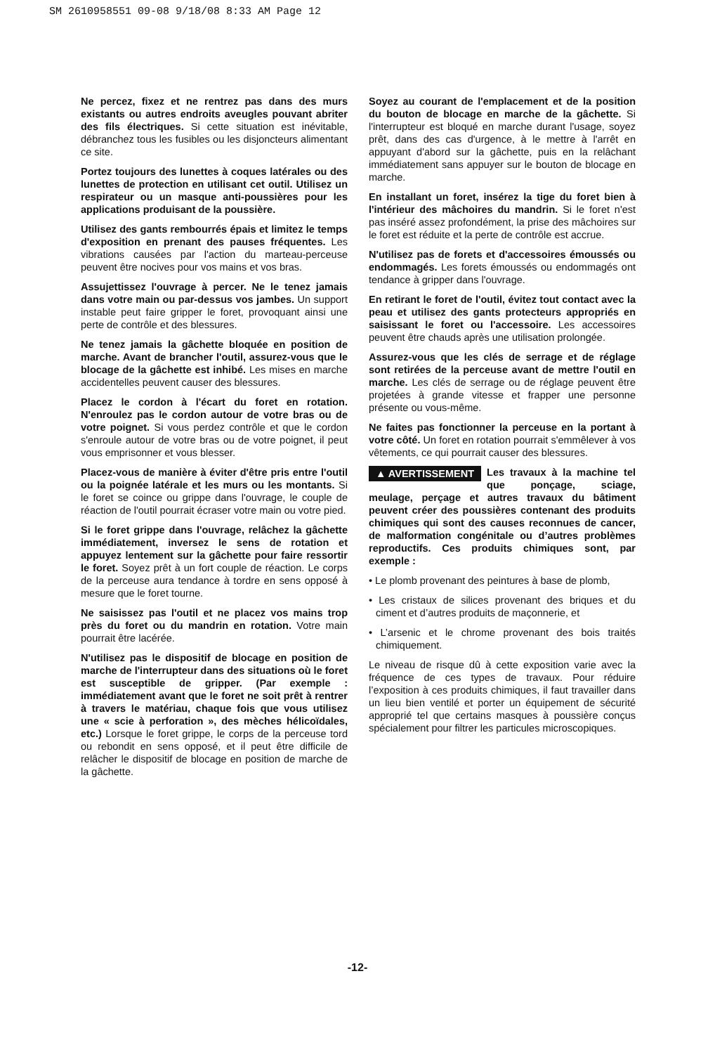SM 2610958551 09-08 9/18/08 8:33 AM Page 12
Ne percez, fixez et ne rentrez pas dans des murs existants ou autres endroits aveugles pouvant abriter des fils électriques. Si cette situation est inévitable, débranchez tous les fusibles ou les disjoncteurs alimentant ce site.
Portez toujours des lunettes à coques latérales ou des lunettes de protection en utilisant cet outil. Utilisez un respirateur ou un masque anti-poussières pour les applications produisant de la poussière.
Utilisez des gants rembourrés épais et limitez le temps d'exposition en prenant des pauses fréquentes. Les vibrations causées par l'action du marteau-perceuse peuvent être nocives pour vos mains et vos bras.
Assujettissez l'ouvrage à percer. Ne le tenez jamais dans votre main ou par-dessus vos jambes. Un support instable peut faire gripper le foret, provoquant ainsi une perte de contrôle et des blessures.
Ne tenez jamais la gâchette bloquée en position de marche. Avant de brancher l'outil, assurez-vous que le blocage de la gâchette est inhibé. Les mises en marche accidentelles peuvent causer des blessures.
Placez le cordon à l'écart du foret en rotation. N'enroulez pas le cordon autour de votre bras ou de votre poignet. Si vous perdez contrôle et que le cordon s'enroule autour de votre bras ou de votre poignet, il peut vous emprisonner et vous blesser.
Placez-vous de manière à éviter d'être pris entre l'outil ou la poignée latérale et les murs ou les montants. Si le foret se coince ou grippe dans l'ouvrage, le couple de réaction de l'outil pourrait écraser votre main ou votre pied.
Si le foret grippe dans l'ouvrage, relâchez la gâchette immédiatement, inversez le sens de rotation et appuyez lentement sur la gâchette pour faire ressortir le foret. Soyez prêt à un fort couple de réaction. Le corps de la perceuse aura tendance à tordre en sens opposé à mesure que le foret tourne.
Ne saisissez pas l'outil et ne placez vos mains trop près du foret ou du mandrin en rotation. Votre main pourrait être lacérée.
N'utilisez pas le dispositif de blocage en position de marche de l'interrupteur dans des situations où le foret est susceptible de gripper. (Par exemple : immédiatement avant que le foret ne soit prêt à rentrer à travers le matériau, chaque fois que vous utilisez une « scie à perforation », des mèches hélicoïdales, etc.) Lorsque le foret grippe, le corps de la perceuse tord ou rebondit en sens opposé, et il peut être difficile de relâcher le dispositif de blocage en position de marche de la gâchette.
Soyez au courant de l'emplacement et de la position du bouton de blocage en marche de la gâchette. Si l'interrupteur est bloqué en marche durant l'usage, soyez prêt, dans des cas d'urgence, à le mettre à l'arrêt en appuyant d'abord sur la gâchette, puis en la relâchant immédiatement sans appuyer sur le bouton de blocage en marche.
En installant un foret, insérez la tige du foret bien à l'intérieur des mâchoires du mandrin. Si le foret n'est pas inséré assez profondément, la prise des mâchoires sur le foret est réduite et la perte de contrôle est accrue.
N'utilisez pas de forets et d'accessoires émoussés ou endommagés. Les forets émoussés ou endommagés ont tendance à gripper dans l'ouvrage.
En retirant le foret de l'outil, évitez tout contact avec la peau et utilisez des gants protecteurs appropriés en saisissant le foret ou l'accessoire. Les accessoires peuvent être chauds après une utilisation prolongée.
Assurez-vous que les clés de serrage et de réglage sont retirées de la perceuse avant de mettre l'outil en marche. Les clés de serrage ou de réglage peuvent être projetées à grande vitesse et frapper une personne présente ou vous-même.
Ne faites pas fonctionner la perceuse en la portant à votre côté. Un foret en rotation pourrait s'emmêlever à vos vêtements, ce qui pourrait causer des blessures.
▲ AVERTISSEMENT Les travaux à la machine tel que ponçage, sciage, meulage, perçage et autres travaux du bâtiment peuvent créer des poussières contenant des produits chimiques qui sont des causes reconnues de cancer, de malformation congénitale ou d’autres problèmes reproductifs. Ces produits chimiques sont, par exemple :
• Le plomb provenant des peintures à base de plomb,
• Les cristaux de silices provenant des briques et du ciment et d’autres produits de maçonnerie, et
• L’arsenic et le chrome provenant des bois traités chimiquement.
Le niveau de risque dû à cette exposition varie avec la fréquence de ces types de travaux. Pour réduire l’exposition à ces produits chimiques, il faut travailler dans un lieu bien ventilé et porter un équipement de sécurité approprié tel que certains masques à poussière conçus spécialement pour filtrer les particules microscopiques.
-12-